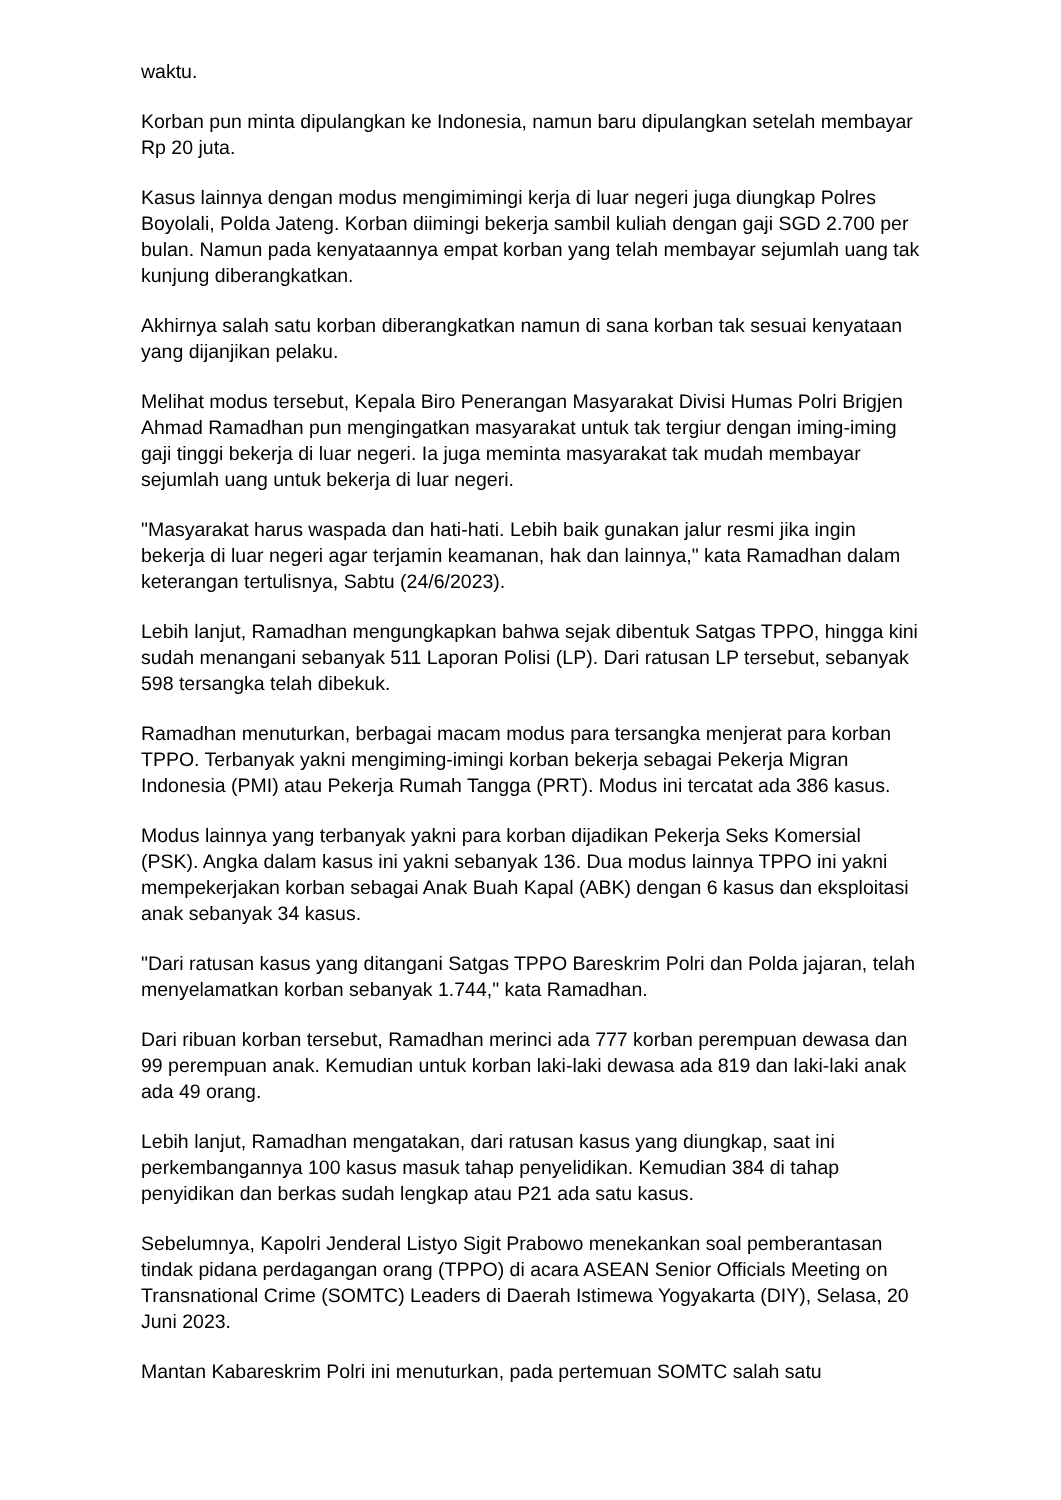waktu.
Korban pun minta dipulangkan ke Indonesia, namun baru dipulangkan setelah membayar Rp 20 juta.
Kasus lainnya dengan modus mengimimingi kerja di luar negeri juga diungkap Polres Boyolali, Polda Jateng. Korban diimingi bekerja sambil kuliah dengan gaji SGD 2.700 per bulan. Namun pada kenyataannya empat korban yang telah membayar sejumlah uang tak kunjung diberangkatkan.
Akhirnya salah satu korban diberangkatkan namun di sana korban tak sesuai kenyataan yang dijanjikan pelaku.
Melihat modus tersebut, Kepala Biro Penerangan Masyarakat Divisi Humas Polri Brigjen Ahmad Ramadhan pun mengingatkan masyarakat untuk tak tergiur dengan iming-iming gaji tinggi bekerja di luar negeri. Ia juga meminta masyarakat tak mudah membayar sejumlah uang untuk bekerja di luar negeri.
"Masyarakat harus waspada dan hati-hati. Lebih baik gunakan jalur resmi jika ingin bekerja di luar negeri agar terjamin keamanan, hak dan lainnya," kata Ramadhan dalam keterangan tertulisnya, Sabtu (24/6/2023).
Lebih lanjut, Ramadhan mengungkapkan bahwa sejak dibentuk Satgas TPPO, hingga kini sudah menangani sebanyak 511 Laporan Polisi (LP). Dari ratusan LP tersebut, sebanyak 598 tersangka telah dibekuk.
Ramadhan menuturkan, berbagai macam modus para tersangka menjerat para korban TPPO. Terbanyak yakni mengiming-imingi korban bekerja sebagai Pekerja Migran Indonesia (PMI) atau Pekerja Rumah Tangga (PRT). Modus ini tercatat ada 386 kasus.
Modus lainnya yang terbanyak yakni para korban dijadikan Pekerja Seks Komersial (PSK). Angka dalam kasus ini yakni sebanyak 136. Dua modus lainnya TPPO ini yakni mempekerjakan korban sebagai Anak Buah Kapal (ABK) dengan 6 kasus dan eksploitasi anak sebanyak 34 kasus.
"Dari ratusan kasus yang ditangani Satgas TPPO Bareskrim Polri dan Polda jajaran, telah menyelamatkan korban sebanyak 1.744," kata Ramadhan.
Dari ribuan korban tersebut, Ramadhan merinci ada 777 korban perempuan dewasa dan 99 perempuan anak. Kemudian untuk korban laki-laki dewasa ada 819 dan laki-laki anak ada 49 orang.
Lebih lanjut, Ramadhan mengatakan, dari ratusan kasus yang diungkap, saat ini perkembangannya 100 kasus masuk tahap penyelidikan. Kemudian 384 di tahap penyidikan dan berkas sudah lengkap atau P21 ada satu kasus.
Sebelumnya, Kapolri Jenderal Listyo Sigit Prabowo menekankan soal pemberantasan tindak pidana perdagangan orang (TPPO) di acara ASEAN Senior Officials Meeting on Transnational Crime (SOMTC) Leaders di Daerah Istimewa Yogyakarta (DIY), Selasa, 20 Juni 2023.
Mantan Kabareskrim Polri ini menuturkan, pada pertemuan SOMTC salah satu